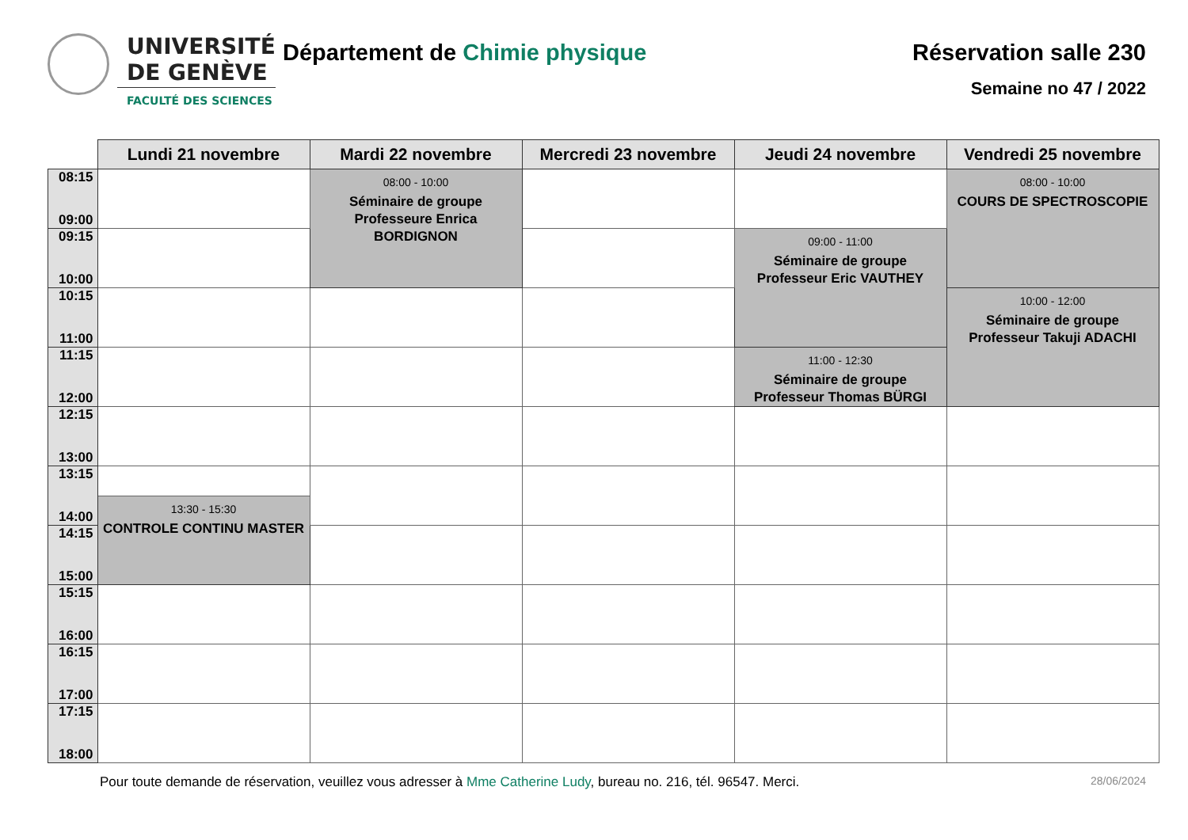UNIVERSITÉ
DE GENÈVE
FACULTÉ DES SCIENCES
Département de Chimie physique
Réservation salle 230
Semaine no 47 / 2022
| | Lundi 21 novembre | Mardi 22 novembre | Mercredi 23 novembre | Jeudi 24 novembre | Vendredi 25 novembre |
| --- | --- | --- | --- | --- | --- |
| 08:15 09:00 | | 08:00 - 10:00 Séminaire de groupe Professeure Enrica BORDIGNON | | | 08:00 - 10:00 COURS DE SPECTROSCOPIE |
| 09:15 10:00 | | | | 09:00 - 11:00 Séminaire de groupe Professeur Eric VAUTHEY | |
| 10:15 11:00 | | | | | 10:00 - 12:00 Séminaire de groupe Professeur Takuji ADACHI |
| 11:15 12:00 | | | | 11:00 - 12:30 Séminaire de groupe Professeur Thomas BÜRGI | |
| 12:15 13:00 | | | | | |
| 13:15 14:00 | | | | | |
| | 13:30 - 15:30 CONTROLE CONTINU MASTER | | | | |
| 14:15 15:00 | | | | | |
| 15:15 16:00 | | | | | |
| 16:15 17:00 | | | | | |
| 17:15 18:00 | | | | | |
Pour toute demande de réservation, veuillez vous adresser à Mme Catherine Ludy, bureau no. 216, tél. 96547. Merci. 28/06/2024